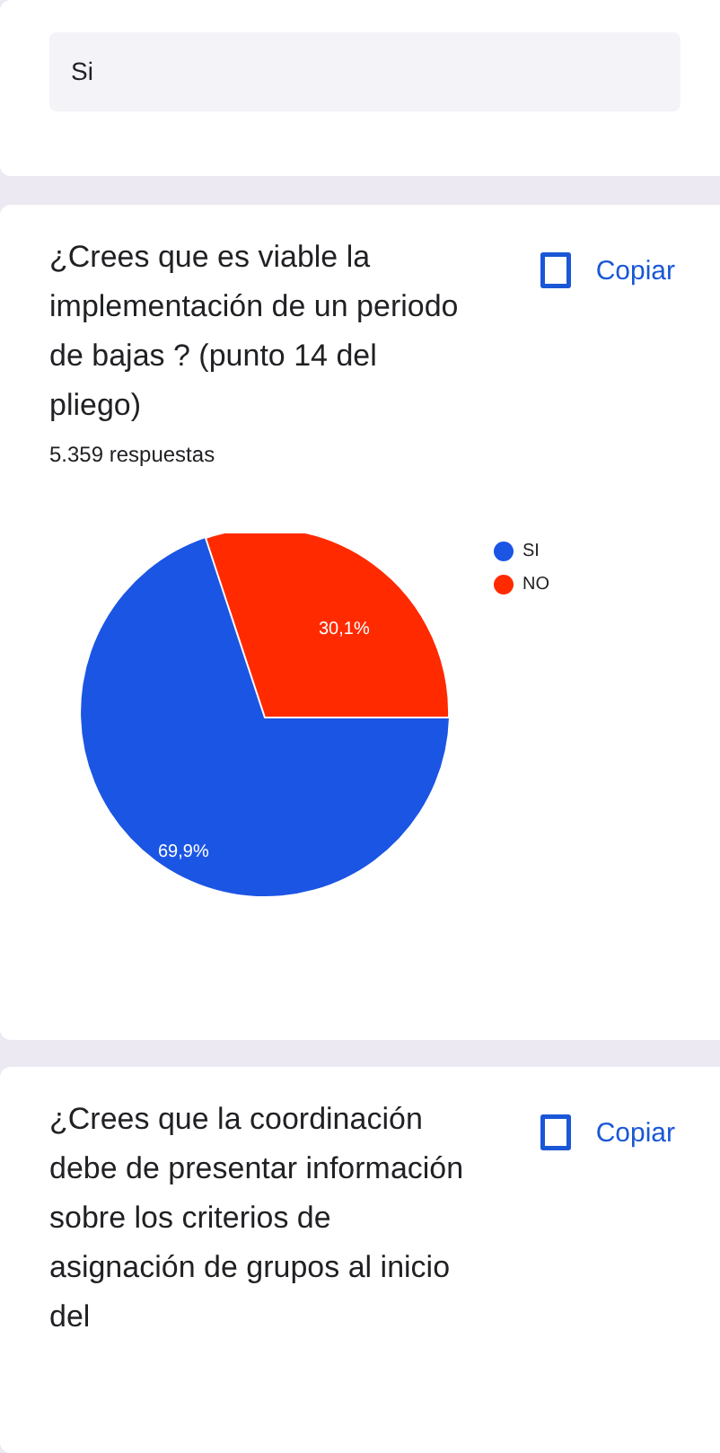Si
¿Crees que es viable la implementación de un periodo de bajas ? (punto 14 del pliego)
Copiar
5.359 respuestas
30,1%
69,9%
SI
NO
¿Crees que la coordinación debe de presentar información sobre los criterios de asignación de grupos al inicio del
Copiar